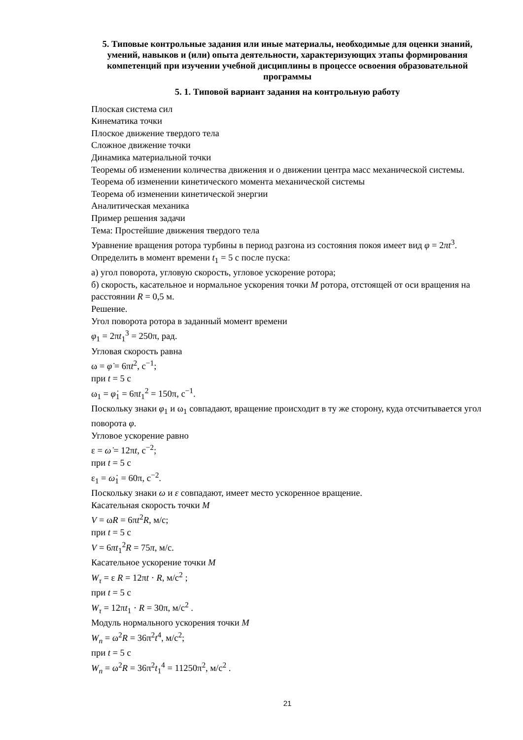5. Типовые контрольные задания или иные материалы, необходимые для оценки знаний, умений, навыков и (или) опыта деятельности, характеризующих этапы формирования компетенций при изучении учебной дисциплины в процессе освоения образовательной программы
5. 1. Типовой вариант задания на контрольную работу
Плоская система сил
Кинематика точки
Плоское движение твердого тела
Сложное движение точки
Динамика материальной точки
Теоремы об изменении количества движения и о движении центра масс механической системы. Теорема об изменении кинетического момента механической системы
Теорема об изменении кинетической энергии
Аналитическая механика
Пример решения задачи
Тема: Простейшие движения твердого тела
Уравнение вращения ротора турбины в период разгона из состояния покоя имеет вид φ = 2πt<sup>3</sup>. Определить в момент времени t<sub>1</sub> = 5 с после пуска:
а) угол поворота, угловую скорость, угловое ускорение ротора;
б) скорость, касательное и нормальное ускорения точки M ротора, отстоящей от оси вращения на расстоянии R = 0,5 м.
Решение.
Угол поворота ротора в заданный момент времени
φ<sub>1</sub> = 2πt<sub>1</sub><sup>3</sup> = 250π, рад.
Угловая скорость равна
ω = φ̇ = 6πt<sup>2</sup>, с<sup>−1</sup>;
при t = 5 с
ω<sub>1</sub> = φ̇<sub>1</sub> = 6πt<sub>1</sub><sup>2</sup> = 150π, с<sup>−1</sup>.
Поскольку знаки φ<sub>1</sub> и ω<sub>1</sub> совпадают, вращение происходит в ту же сторону, куда отсчитывается угол поворота φ.
Угловое ускорение равно
ε = ω̇ = 12πt, с<sup>−2</sup>;
при t = 5 с
ε<sub>1</sub> = ω̇<sub>1</sub> = 60π, с<sup>−2</sup>.
Поскольку знаки ω и ε совпадают, имеет место ускоренное вращение.
Касательная скорость точки M
V = ωR = 6πt<sup>2</sup>R, м/с;
при t = 5 с
V = 6πt<sub>1</sub><sup>2</sup>R = 75π, м/с.
Касательное ускорение точки M
W<sub>τ</sub> = ε R = 12πt · R, м/с<sup>2</sup> ;
при t = 5 с
W<sub>τ</sub> = 12πt<sub>1</sub> · R = 30π, м/с<sup>2</sup> .
Модуль нормального ускорения точки M
W<sub>n</sub> = ω<sup>2</sup>R = 36π<sup>2</sup>t<sup>4</sup>, м/с<sup>2</sup>;
при t = 5 с
W<sub>n</sub> = ω<sup>2</sup>R = 36π<sup>2</sup>t<sub>1</sub><sup>4</sup> = 11250π<sup>2</sup>, м/с<sup>2</sup> .
21